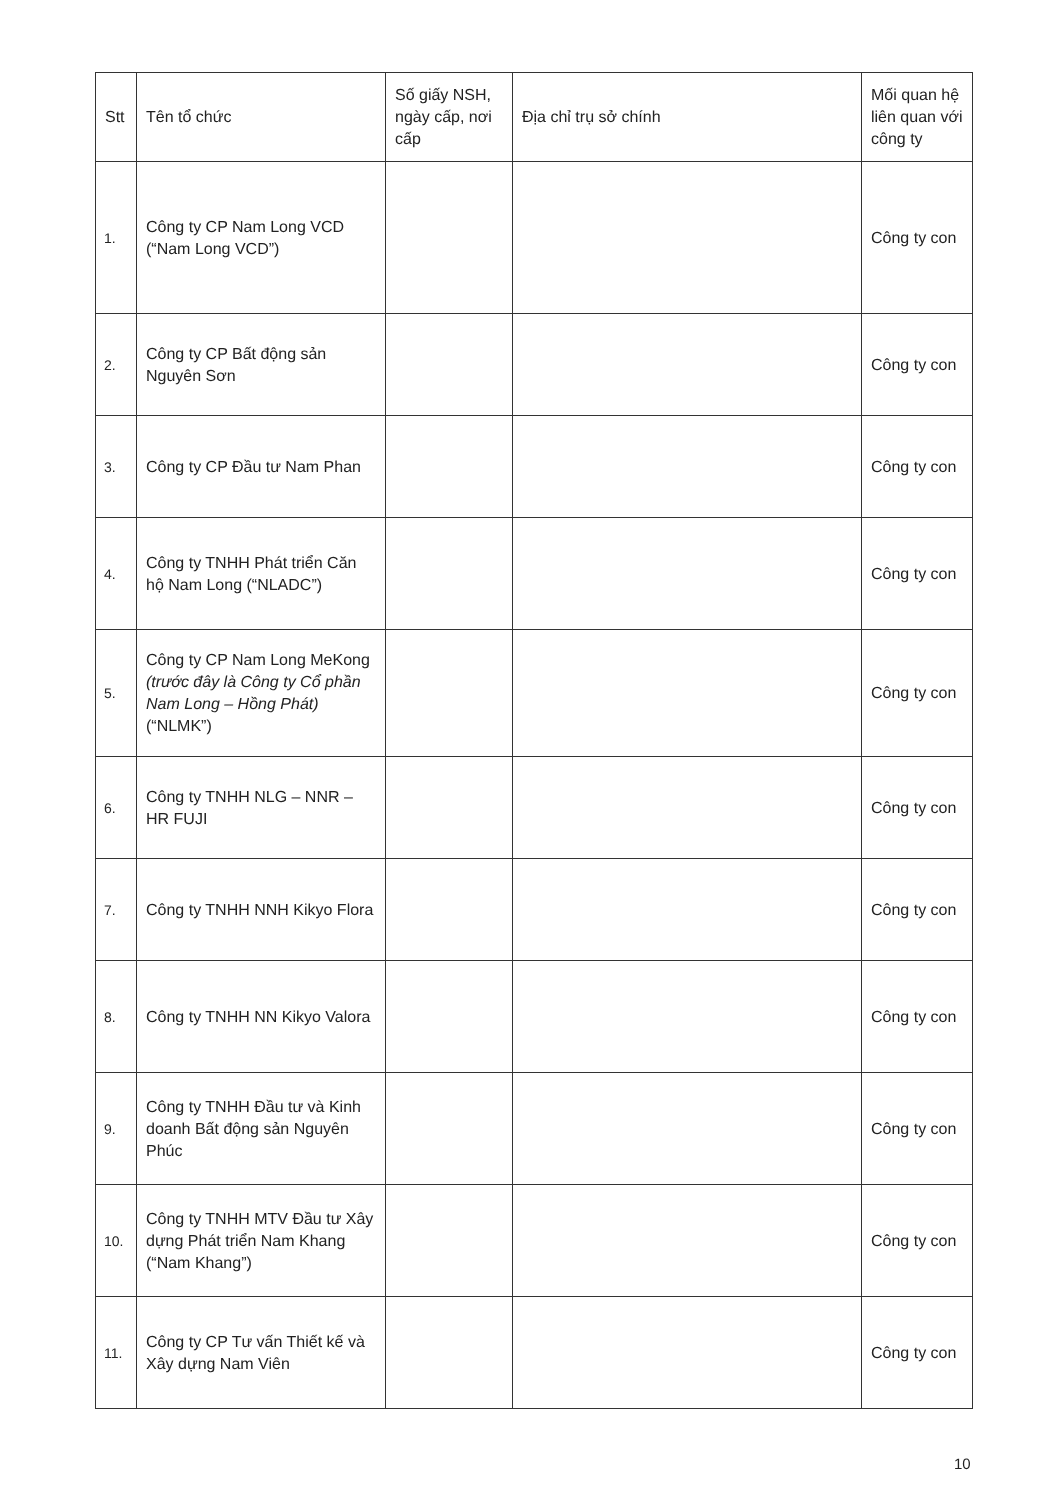| Stt | Tên tổ chức | Số giấy NSH, ngày cấp, nơi cấp | Địa chỉ trụ sở chính | Mối quan hệ liên quan với công ty |
| --- | --- | --- | --- | --- |
| 1. | Công ty CP Nam Long VCD (“Nam Long VCD”) | | | Công ty con |
| 2. | Công ty CP Bất động sản Nguyên Sơn | | | Công ty con |
| 3. | Công ty CP Đầu tư Nam Phan | | | Công ty con |
| 4. | Công ty TNHH Phát triển Căn hộ Nam Long (“NLADC”) | | | Công ty con |
| 5. | Công ty CP Nam Long MeKong (trước đây là Công ty Cổ phần Nam Long – Hồng Phát) (“NLMK”) | | | Công ty con |
| 6. | Công ty TNHH NLG – NNR – HR FUJI | | | Công ty con |
| 7. | Công ty TNHH NNH Kikyo Flora | | | Công ty con |
| 8. | Công ty TNHH NN Kikyo Valora | | | Công ty con |
| 9. | Công ty TNHH Đầu tư và Kinh doanh Bất động sản Nguyên Phúc | | | Công ty con |
| 10. | Công ty TNHH MTV Đầu tư Xây dựng Phát triển Nam Khang (“Nam Khang”) | | | Công ty con |
| 11. | Công ty CP Tư vấn Thiết kế và Xây dựng Nam Viên | | | Công ty con |
10